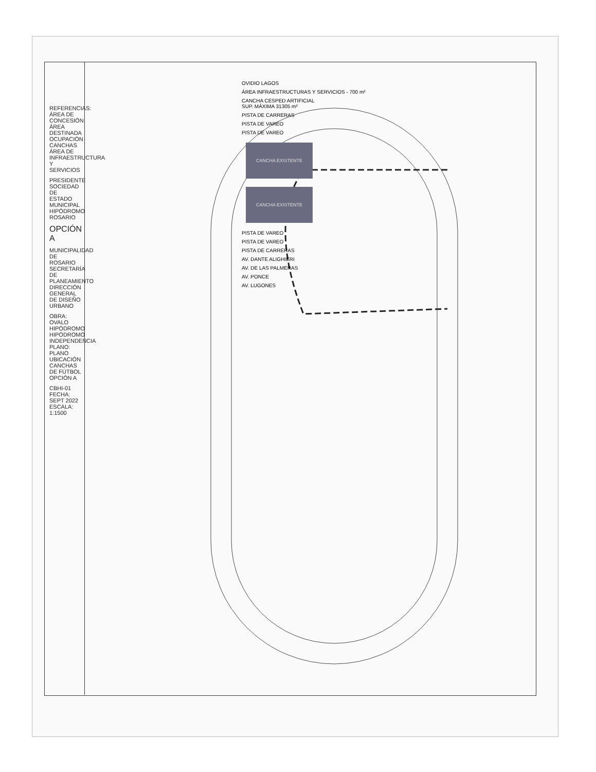REFERENCIAS:
ÁREA DE CONCESIÓN
ÁREA DESTINADA OCUPACIÓN CANCHAS
ÁREA DE INFRAESTRUCTURA Y SERVICIOS
PRESIDENTE
SOCIEDAD DE ESTADO MUNICIPAL
HIPÓDROMO ROSARIO
OPCIÓN A
MUNICIPALIDAD DE ROSARIO
SECRETARÍA DE PLANEAMIENTO
DIRECCIÓN GENERAL DE DISEÑO URBANO
OBRA: OVALO HIPÓDROMO
HIPÓDROMO INDEPENDENCIA
PLANO: PLANO UBICACIÓN CANCHAS DE FÚTBOL OPCIÓN A
CBHI-01
FECHA: SEPT 2022
ESCALA: 1:1500
OVIDIO LAGOS
ÁREA INFRAESTRUCTURAS Y SERVICIOS - 700 m²
CANCHA CESPED ARTIFICIAL
SUP. MÁXIMA 31305 m²
PISTA DE CARRERAS
PISTA DE VAREO
PISTA DE VAREO
CANCHA EXISTENTE CANCHA EXISTENTE
PISTA DE VAREO
PISTA DE VAREO
PISTA DE CARRERAS
AV. DANTE ALIGHIERI
AV. DE LAS PALMERAS
AV. PONCE
AV. LUGONES